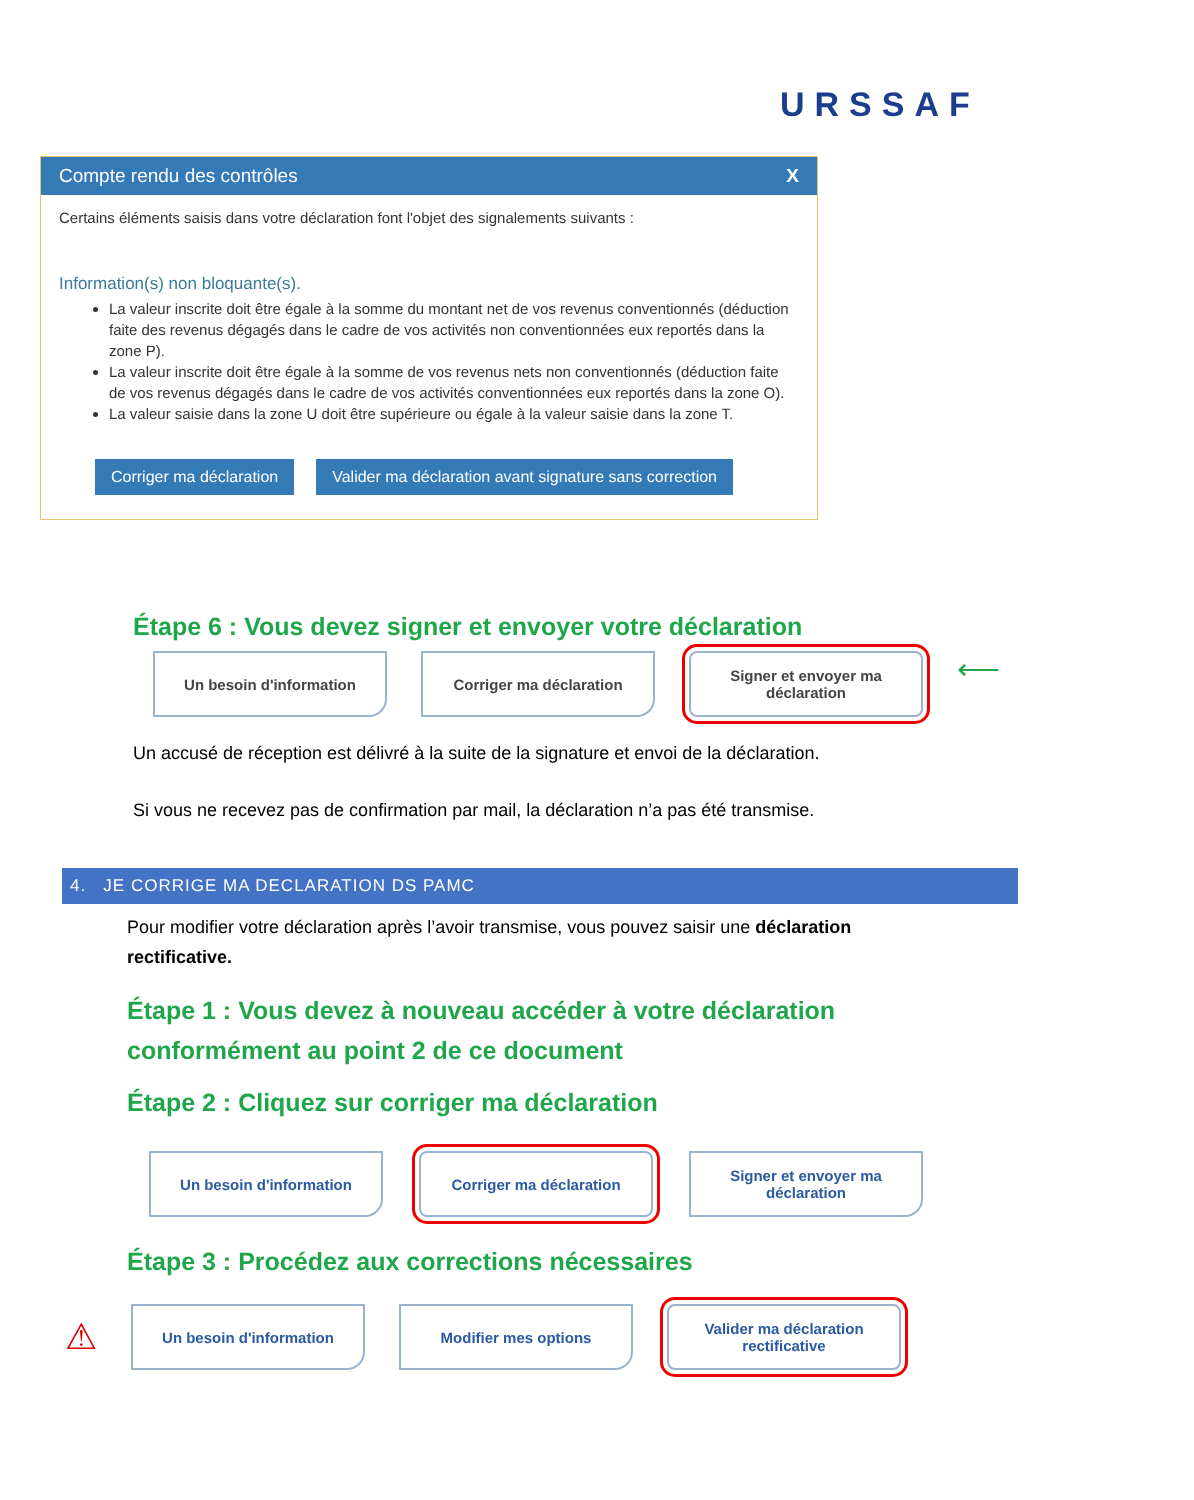URSSAF
Compte rendu des contrôles X
Certains éléments saisis dans votre déclaration font l'objet des signalements suivants :
Information(s) non bloquante(s).
La valeur inscrite doit être égale à la somme du montant net de vos revenus conventionnés (déduction faite des revenus dégagés dans le cadre de vos activités non conventionnées eux reportés dans la zone P).
La valeur inscrite doit être égale à la somme de vos revenus nets non conventionnés (déduction faite de vos revenus dégagés dans le cadre de vos activités conventionnées eux reportés dans la zone O).
La valeur saisie dans la zone U doit être supérieure ou égale à la valeur saisie dans la zone T.
Corriger ma déclaration Valider ma déclaration avant signature sans correction
Étape 6 : Vous devez signer et envoyer votre déclaration
Un besoin d'information Corriger ma déclaration Signer et envoyer ma déclaration
⟵
Un accusé de réception est délivré à la suite de la signature et envoi de la déclaration.
Si vous ne recevez pas de confirmation par mail, la déclaration n’a pas été transmise.
4. JE CORRIGE MA DECLARATION DS PAMC
Pour modifier votre déclaration après l’avoir transmise, vous pouvez saisir une déclaration rectificative.
Étape 1 : Vous devez à nouveau accéder à votre déclaration conformément au point 2 de ce document
Étape 2 : Cliquez sur corriger ma déclaration
Un besoin d'information Corriger ma déclaration Signer et envoyer ma déclaration
Étape 3 : Procédez aux corrections nécessaires
⚠
Un besoin d'information Modifier mes options
Valider ma déclaration rectificative